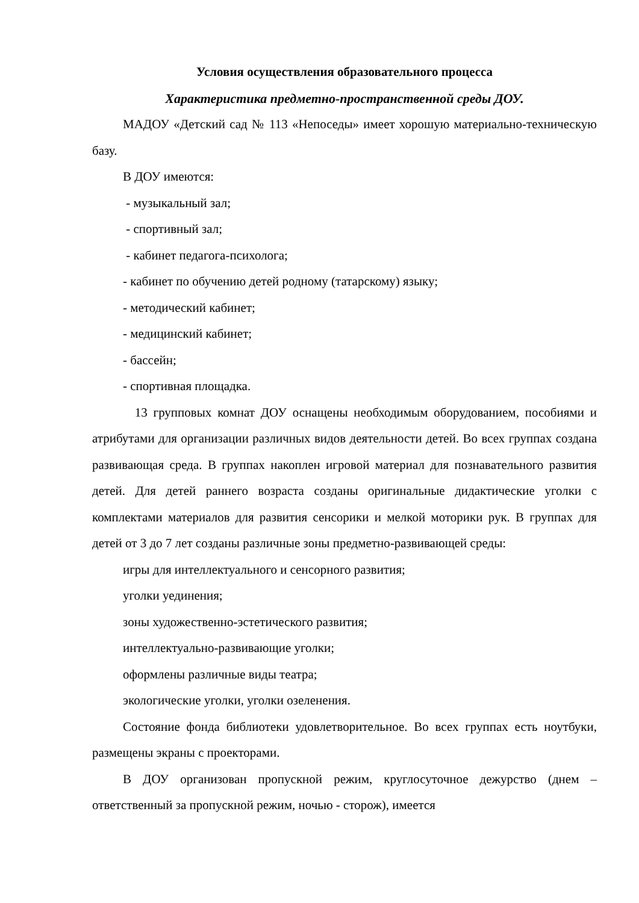Условия осуществления образовательного процесса
Характеристика предметно-пространственной среды ДОУ.
МАДОУ «Детский сад № 113 «Непоседы» имеет хорошую материально-техническую базу.
В ДОУ имеются:
- музыкальный зал;
- спортивный зал;
- кабинет педагога-психолога;
- кабинет по обучению детей родному (татарскому) языку;
- методический кабинет;
- медицинский кабинет;
- бассейн;
- спортивная площадка.
13 групповых комнат ДОУ оснащены необходимым оборудованием, пособиями и атрибутами для организации различных видов деятельности детей. Во всех группах создана развивающая среда. В группах накоплен игровой материал для познавательного развития детей. Для детей раннего возраста созданы оригинальные дидактические уголки с комплектами материалов для развития сенсорики и мелкой моторики рук. В группах для детей от 3 до 7 лет созданы различные зоны предметно-развивающей среды:
игры для интеллектуального и сенсорного развития;
уголки уединения;
зоны художественно-эстетического развития;
интеллектуально-развивающие уголки;
оформлены различные виды театра;
экологические уголки, уголки озеленения.
Состояние фонда библиотеки удовлетворительное. Во всех группах есть ноутбуки, размещены экраны с проекторами.
В ДОУ организован пропускной режим, круглосуточное дежурство (днем – ответственный за пропускной режим, ночью - сторож), имеется